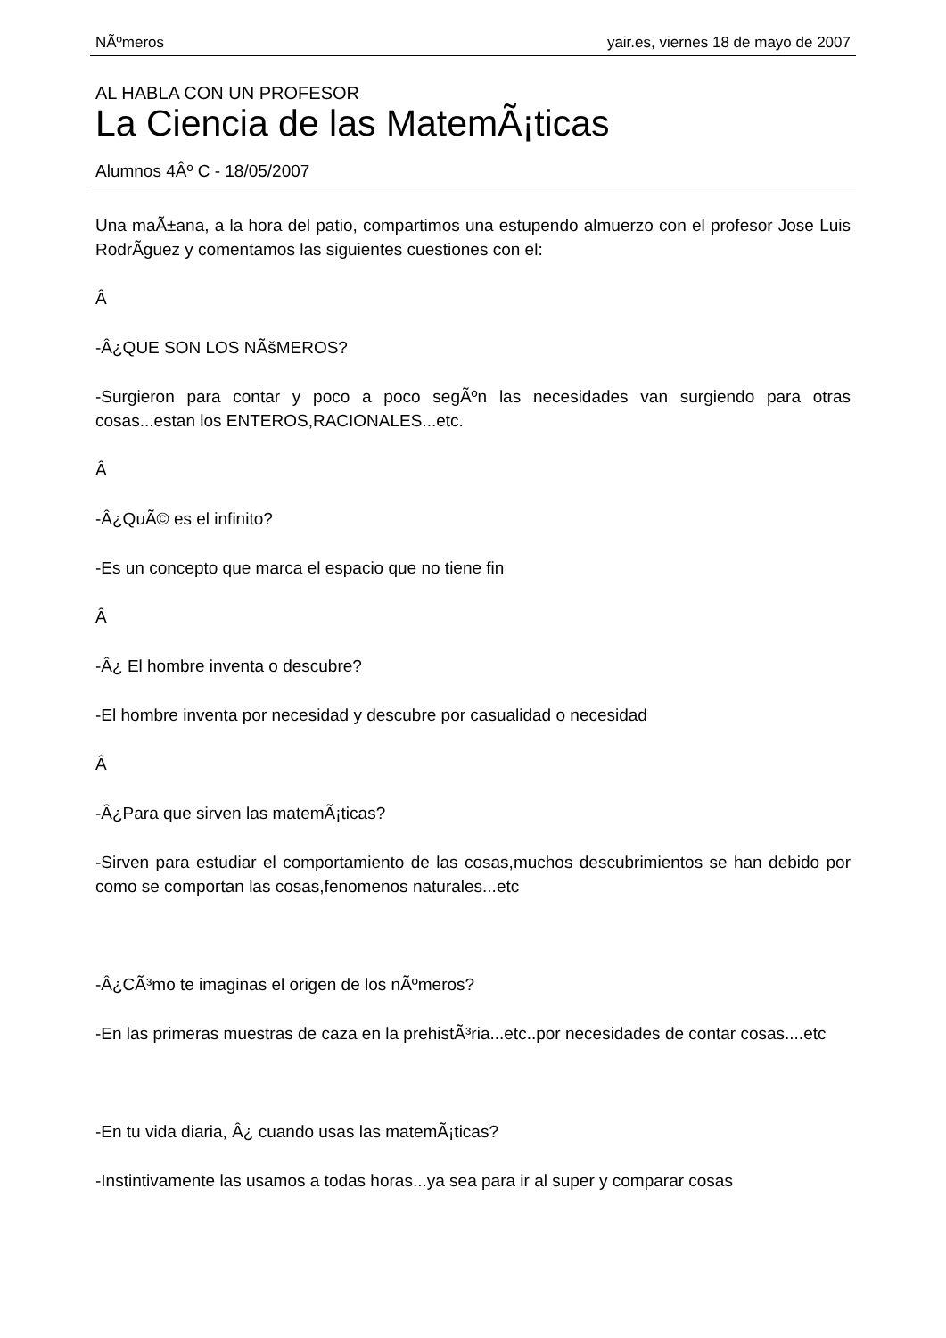NÃºmeros yair.es, viernes 18 de mayo de 2007
AL HABLA CON UN PROFESOR
La Ciencia de las MatemÃ¡ticas
Alumnos 4Âº C - 18/05/2007
Una maÃ±ana, a la hora del patio, compartimos una estupendo almuerzo con el profesor Jose Luis RodrÃ­guez y comentamos las siguientes cuestiones con el:
Â
-Â¿QUE SON LOS NÃšMEROS?
-Surgieron para contar y poco a poco segÃºn las necesidades van surgiendo para otras cosas...estan los ENTEROS,RACIONALES...etc.
Â
-Â¿QuÃ© es el infinito?
-Es un concepto que marca el espacio que no tiene fin
Â
-Â¿ El hombre inventa o descubre?
-El hombre inventa por necesidad y descubre por casualidad o necesidad
Â
-Â¿Para que sirven las matemÃ¡ticas?
-Sirven para estudiar el comportamiento de las cosas,muchos descubrimientos se han debido por como se comportan las cosas,fenomenos naturales...etc
-Â¿CÃ³mo te imaginas el origen de los nÃºmeros?
-En las primeras muestras de caza en la prehistÃ³ria...etc..por necesidades de contar cosas....etc
-En tu vida diaria, Â¿ cuando usas las matemÃ¡ticas?
-Instintivamente las usamos a todas horas...ya sea para ir al super y comparar cosas